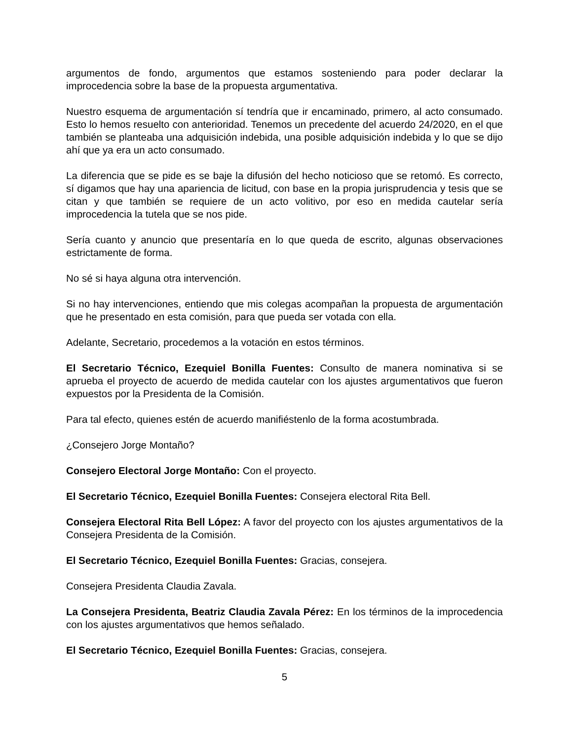argumentos de fondo, argumentos que estamos sosteniendo para poder declarar la improcedencia sobre la base de la propuesta argumentativa.
Nuestro esquema de argumentación sí tendría que ir encaminado, primero, al acto consumado. Esto lo hemos resuelto con anterioridad. Tenemos un precedente del acuerdo 24/2020, en el que también se planteaba una adquisición indebida, una posible adquisición indebida y lo que se dijo ahí que ya era un acto consumado.
La diferencia que se pide es se baje la difusión del hecho noticioso que se retomó. Es correcto, sí digamos que hay una apariencia de licitud, con base en la propia jurisprudencia y tesis que se citan y que también se requiere de un acto volitivo, por eso en medida cautelar sería improcedencia la tutela que se nos pide.
Sería cuanto y anuncio que presentaría en lo que queda de escrito, algunas observaciones estrictamente de forma.
No sé si haya alguna otra intervención.
Si no hay intervenciones, entiendo que mis colegas acompañan la propuesta de argumentación que he presentado en esta comisión, para que pueda ser votada con ella.
Adelante, Secretario, procedemos a la votación en estos términos.
El Secretario Técnico, Ezequiel Bonilla Fuentes: Consulto de manera nominativa si se aprueba el proyecto de acuerdo de medida cautelar con los ajustes argumentativos que fueron expuestos por la Presidenta de la Comisión.
Para tal efecto, quienes estén de acuerdo manifiéstenlo de la forma acostumbrada.
¿Consejero Jorge Montaño?
Consejero Electoral Jorge Montaño: Con el proyecto.
El Secretario Técnico, Ezequiel Bonilla Fuentes: Consejera electoral Rita Bell.
Consejera Electoral Rita Bell López: A favor del proyecto con los ajustes argumentativos de la Consejera Presidenta de la Comisión.
El Secretario Técnico, Ezequiel Bonilla Fuentes: Gracias, consejera.
Consejera Presidenta Claudia Zavala.
La Consejera Presidenta, Beatriz Claudia Zavala Pérez: En los términos de la improcedencia con los ajustes argumentativos que hemos señalado.
El Secretario Técnico, Ezequiel Bonilla Fuentes: Gracias, consejera.
5